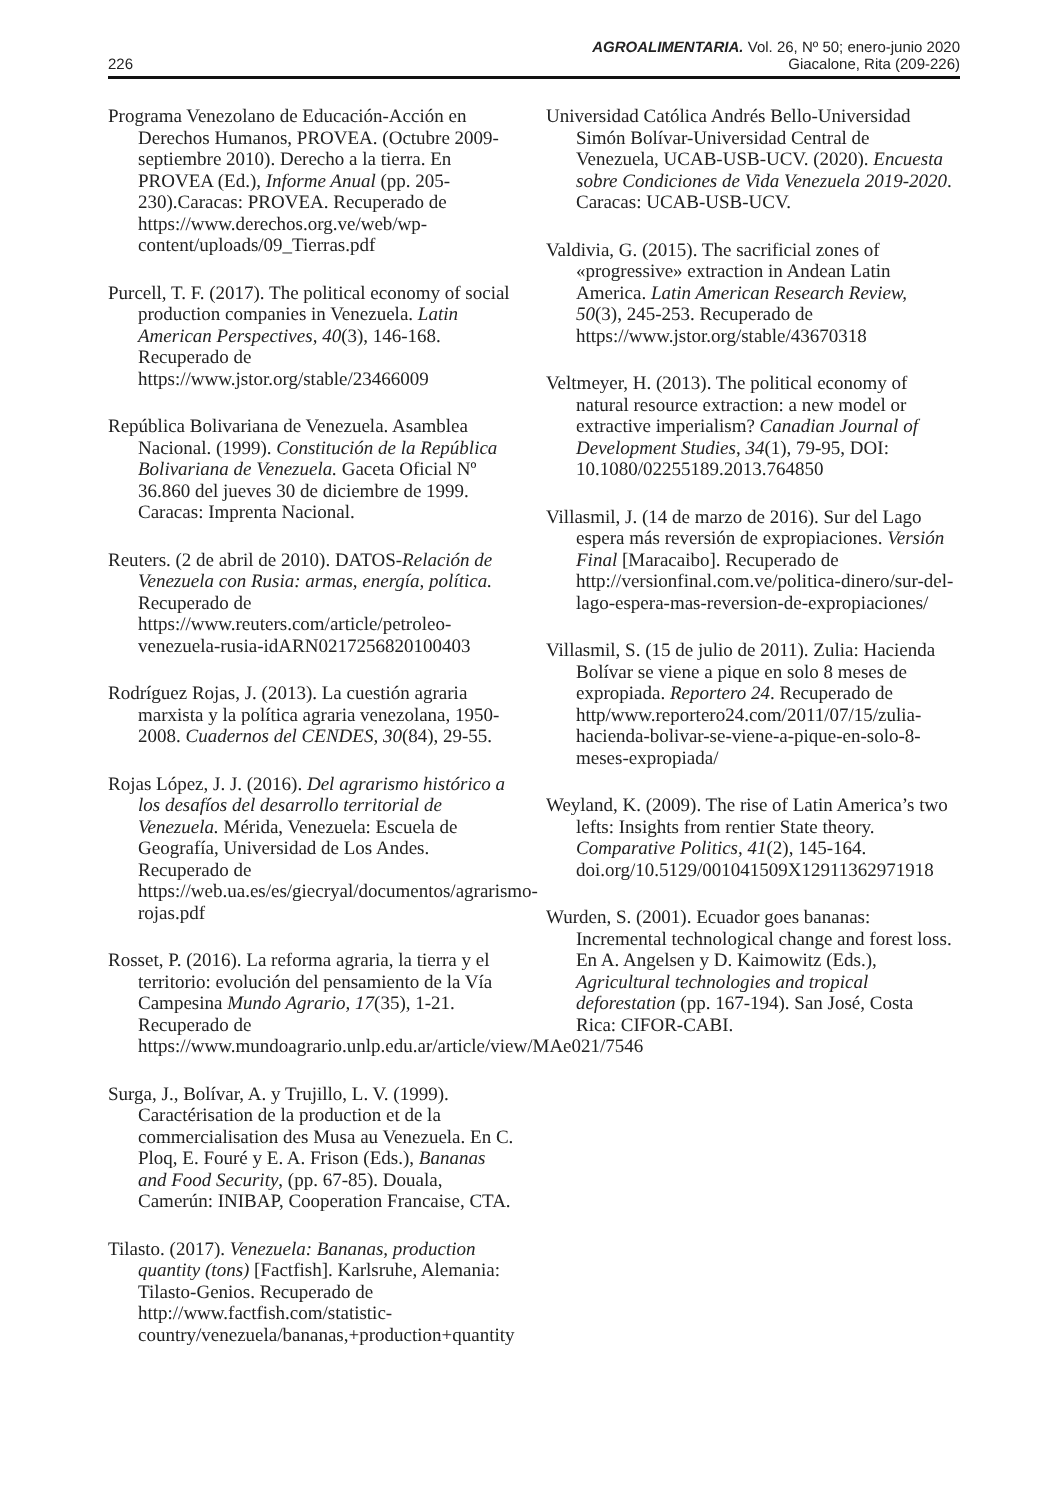AGROALIMENTARIA. Vol. 26, Nº 50; enero-junio 2020
226 Giacalone, Rita (209-226)
Programa Venezolano de Educación-Acción en Derechos Humanos, PROVEA. (Octubre 2009-septiembre 2010). Derecho a la tierra. En PROVEA (Ed.), Informe Anual (pp. 205-230).Caracas: PROVEA. Recuperado de https://www.derechos.org.ve/web/wp-content/uploads/09_Tierras.pdf
Purcell, T. F. (2017). The political economy of social production companies in Venezuela. Latin American Perspectives, 40(3), 146-168. Recuperado de https://www.jstor.org/stable/23466009
República Bolivariana de Venezuela. Asamblea Nacional. (1999). Constitución de la República Bolivariana de Venezuela. Gaceta Oficial Nº 36.860 del jueves 30 de diciembre de 1999. Caracas: Imprenta Nacional.
Reuters. (2 de abril de 2010). DATOS-Relación de Venezuela con Rusia: armas, energía, política. Recuperado de https://www.reuters.com/article/petroleo-venezuela-rusia-idARN0217256820100403
Rodríguez Rojas, J. (2013). La cuestión agraria marxista y la política agraria venezolana, 1950-2008. Cuadernos del CENDES, 30(84), 29-55.
Rojas López, J. J. (2016). Del agrarismo histórico a los desafíos del desarrollo territorial de Venezuela. Mérida, Venezuela: Escuela de Geografía, Universidad de Los Andes. Recuperado de https://web.ua.es/es/giecryal/documentos/agrarismo-rojas.pdf
Rosset, P. (2016). La reforma agraria, la tierra y el territorio: evolución del pensamiento de la Vía Campesina Mundo Agrario, 17(35), 1-21. Recuperado de https://www.mundoagrario.unlp.edu.ar/article/view/MAe021/7546
Surga, J., Bolívar, A. y Trujillo, L. V. (1999). Caractérisation de la production et de la commercialisation des Musa au Venezuela. En C. Ploq, E. Fouré y E. A. Frison (Eds.), Bananas and Food Security, (pp. 67-85). Douala, Camerún: INIBAP, Cooperation Francaise, CTA.
Tilasto. (2017). Venezuela: Bananas, production quantity (tons) [Factfish]. Karlsruhe, Alemania: Tilasto-Genios. Recuperado de http://www.factfish.com/statistic-country/venezuela/bananas,+production+quantity
Universidad Católica Andrés Bello-Universidad Simón Bolívar-Universidad Central de Venezuela, UCAB-USB-UCV. (2020). Encuesta sobre Condiciones de Vida Venezuela 2019-2020. Caracas: UCAB-USB-UCV.
Valdivia, G. (2015). The sacrificial zones of «progressive» extraction in Andean Latin America. Latin American Research Review, 50(3), 245-253. Recuperado de https://www.jstor.org/stable/43670318
Veltmeyer, H. (2013). The political economy of natural resource extraction: a new model or extractive imperialism? Canadian Journal of Development Studies, 34(1), 79-95, DOI: 10.1080/02255189.2013.764850
Villasmil, J. (14 de marzo de 2016). Sur del Lago espera más reversión de expropiaciones. Versión Final [Maracaibo]. Recuperado de http://versionfinal.com.ve/politica-dinero/sur-del-lago-espera-mas-reversion-de-expropiaciones/
Villasmil, S. (15 de julio de 2011). Zulia: Hacienda Bolívar se viene a pique en solo 8 meses de expropiada. Reportero 24. Recuperado de http/www.reportero24.com/2011/07/15/zulia-hacienda-bolivar-se-viene-a-pique-en-solo-8-meses-expropiada/
Weyland, K. (2009). The rise of Latin America’s two lefts: Insights from rentier State theory. Comparative Politics, 41(2), 145-164. doi.org/10.5129/001041509X12911362971918
Wurden, S. (2001). Ecuador goes bananas: Incremental technological change and forest loss. En A. Angelsen y D. Kaimowitz (Eds.), Agricultural technologies and tropical deforestation (pp. 167-194). San José, Costa Rica: CIFOR-CABI.